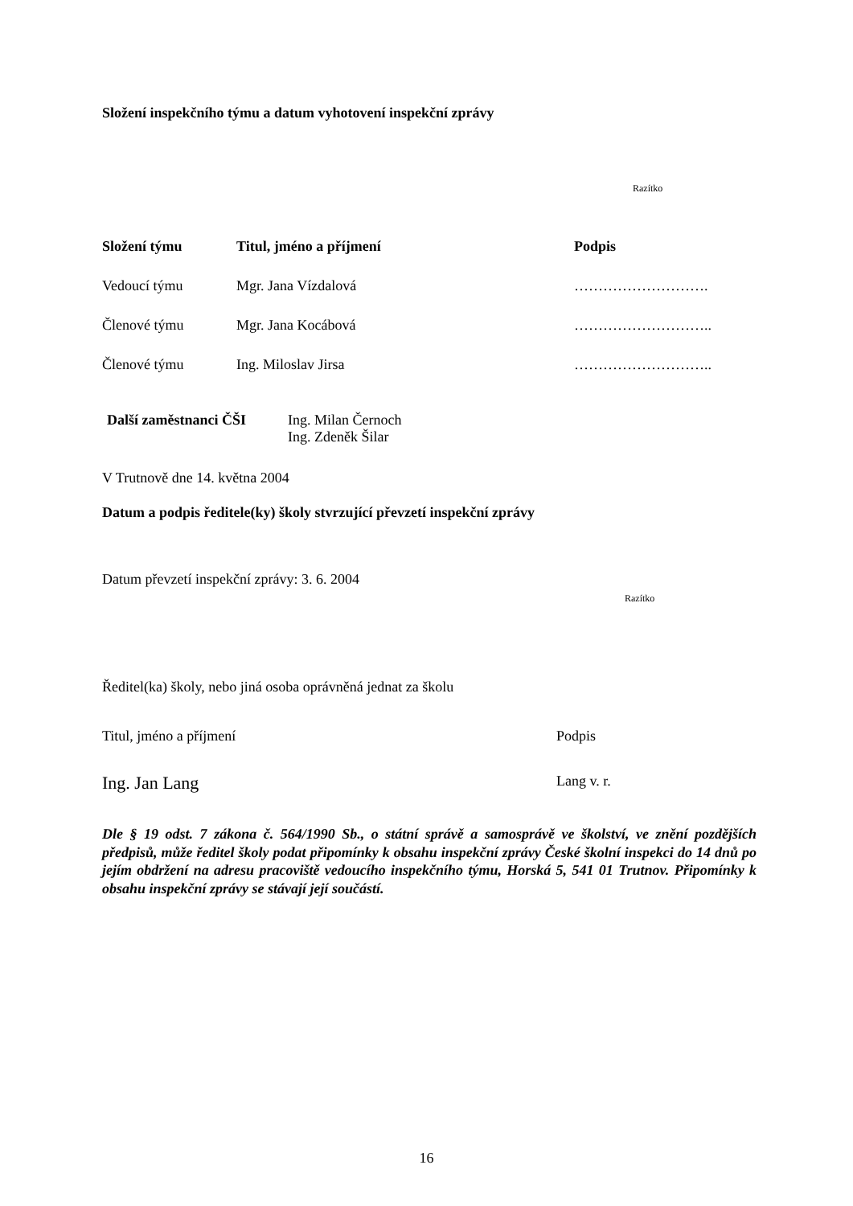Složení inspekčního týmu a datum vyhotovení inspekční zprávy
Razítko
| Složení týmu | Titul, jméno a příjmení | Podpis |
| --- | --- | --- |
| Vedoucí týmu | Mgr. Jana Vízdalová | ………………………. |
| Členové týmu | Mgr. Jana Kocábová | ……………………….. |
| Členové týmu | Ing. Miloslav Jirsa | ……………………….. |
| Další zaměstnanci ČŠI | Ing. Milan Černoch Ing. Zdeněk Šilar |
V Trutnově dne 14. května 2004
Datum a podpis ředitele(ky) školy stvrzující převzetí inspekční zprávy
Datum převzetí inspekční zprávy: 3. 6. 2004
Razítko
Ředitel(ka) školy, nebo jiná osoba oprávněná jednat za školu
| Titul, jméno a příjmení | Podpis |
| Ing. Jan Lang | Lang v. r. |
Dle § 19 odst. 7 zákona č. 564/1990 Sb., o státní správě a samosprávě ve školství, ve znění pozdějších předpisů, může ředitel školy podat připomínky k obsahu inspekční zprávy České školní inspekci do 14 dnů po jejím obdržení na adresu pracoviště vedoucího inspekčního týmu, Horská 5, 541 01 Trutnov. Připomínky k obsahu inspekční zprávy se stávají její součástí.
16